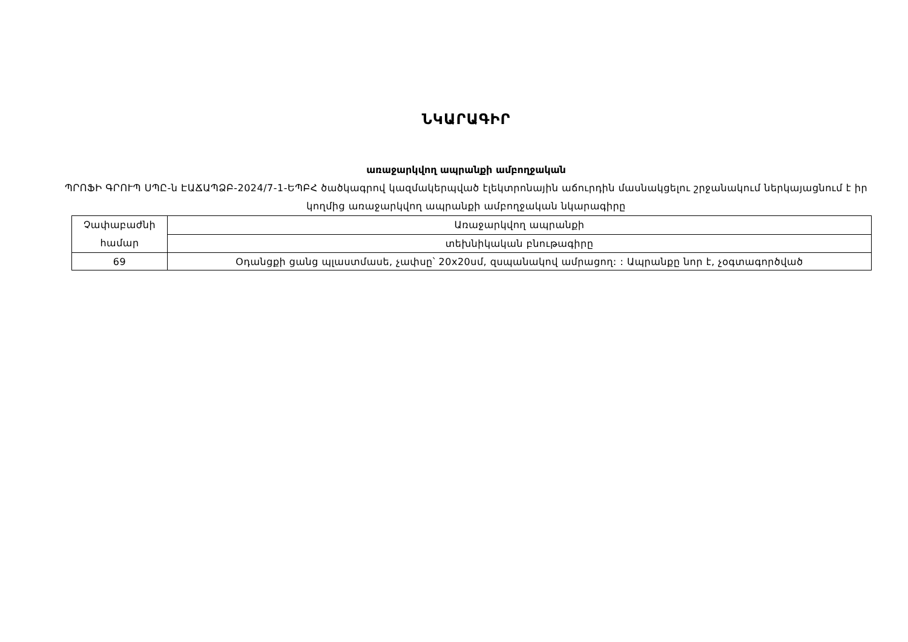ՆԿԱՐԱԳԻՐ
առաջարկվող ապրանքի ամբողջական
ՊՐՈՖԻ ԳՐՈՒՊ ՍՊԸ-ն ԷԱՃԱՊՁԲ-2024/7-1-ԵՊԲՀ ծածկագրով կազմակերպված էլեկտրոնային աճուրդին մասնակցելու շրջանակում ներկայացնում է իր կողմից առաջարկվող ապրանքի ամբողջական նկարագիրը
| Չափաբաժնի համար | Առաջարկվող ապրանքի |
| | տեխնիկական բնութագիրը |
| 69 | Օդանցքի ցանց պլաստմասե, չափսը՝ 20x20սմ, զսպանակով ամրացող: : Ապրանքը նոր է, չօգտագործված |